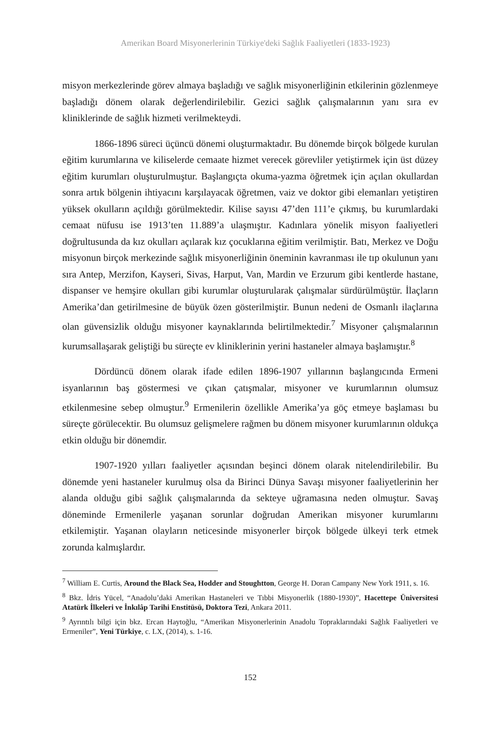Amerikan Board Misyonerlerinin Türkiye'deki Sağlık Faaliyetleri (1833-1923)
misyon merkezlerinde görev almaya başladığı ve sağlık misyonerliğinin etkilerinin gözlenmeye başladığı dönem olarak değerlendirilebilir. Gezici sağlık çalışmalarının yanı sıra ev kliniklerinde de sağlık hizmeti verilmekteydi.
1866-1896 süreci üçüncü dönemi oluşturmaktadır. Bu dönemde birçok bölgede kurulan eğitim kurumlarına ve kiliselerde cemaate hizmet verecek görevliler yetiştirmek için üst düzey eğitim kurumları oluşturulmuştur. Başlangıçta okuma-yazma öğretmek için açılan okullardan sonra artık bölgenin ihtiyacını karşılayacak öğretmen, vaiz ve doktor gibi elemanları yetiştiren yüksek okulların açıldığı görülmektedir. Kilise sayısı 47’den 111’e çıkmış, bu kurumlardaki cemaat nüfusu ise 1913’ten 11.889’a ulaşmıştır. Kadınlara yönelik misyon faaliyetleri doğrultusunda da kız okulları açılarak kız çocuklarına eğitim verilmiştir. Batı, Merkez ve Doğu misyonun birçok merkezinde sağlık misyonerliğinin öneminin kavranması ile tıp okulunun yanı sıra Antep, Merzifon, Kayseri, Sivas, Harput, Van, Mardin ve Erzurum gibi kentlerde hastane, dispanser ve hemşire okulları gibi kurumlar oluşturularak çalışmalar sürdürülmüştür. İlaçların Amerika’dan getirilmesine de büyük özen gösterilmiştir. Bunun nedeni de Osmanlı ilaçlarına olan güvensizlik olduğu misyoner kaynaklarında belirtilmektedir.<sup>7</sup> Misyoner çalışmalarının kurumsallaşarak geliştiği bu süreçte ev kliniklerinin yerini hastaneler almaya başlamıştır.<sup>8</sup>
Dördüncü dönem olarak ifade edilen 1896-1907 yıllarının başlangıcında Ermeni isyanlarının baş göstermesi ve çıkan çatışmalar, misyoner ve kurumlarının olumsuz etkilenmesine sebep olmuştur.<sup>9</sup> Ermenilerin özellikle Amerika’ya göç etmeye başlaması bu süreçte görülecektir. Bu olumsuz gelişmelere rağmen bu dönem misyoner kurumlarının oldukça etkin olduğu bir dönemdir.
1907-1920 yılları faaliyetler açısından beşinci dönem olarak nitelendirilebilir. Bu dönemde yeni hastaneler kurulmuş olsa da Birinci Dünya Savaşı misyoner faaliyetlerinin her alanda olduğu gibi sağlık çalışmalarında da sekteye uğramasına neden olmuştur. Savaş döneminde Ermenilerle yaşanan sorunlar doğrudan Amerikan misyoner kurumlarını etkilemiştir. Yaşanan olayların neticesinde misyonerler birçok bölgede ülkeyi terk etmek zorunda kalmışlardır.
<sup>7</sup> William E. Curtis, Around the Black Sea, Hodder and Stoughtton, George H. Doran Campany New York 1911, s. 16.
<sup>8</sup> Bkz. İdris Yücel, “Anadolu’daki Amerikan Hastaneleri ve Tıbbi Misyonerlik (1880-1930)”, Hacettepe Üniversitesi Atatürk İlkeleri ve İnkılâp Tarihi Enstitüsü, Doktora Tezi, Ankara 2011.
<sup>9</sup> Ayrıntılı bilgi için bkz. Ercan Haytoğlu, “Amerikan Misyonerlerinin Anadolu Topraklarındaki Sağlık Faaliyetleri ve Ermeniler”, Yeni Türkiye, c. LX, (2014), s. 1-16.
152